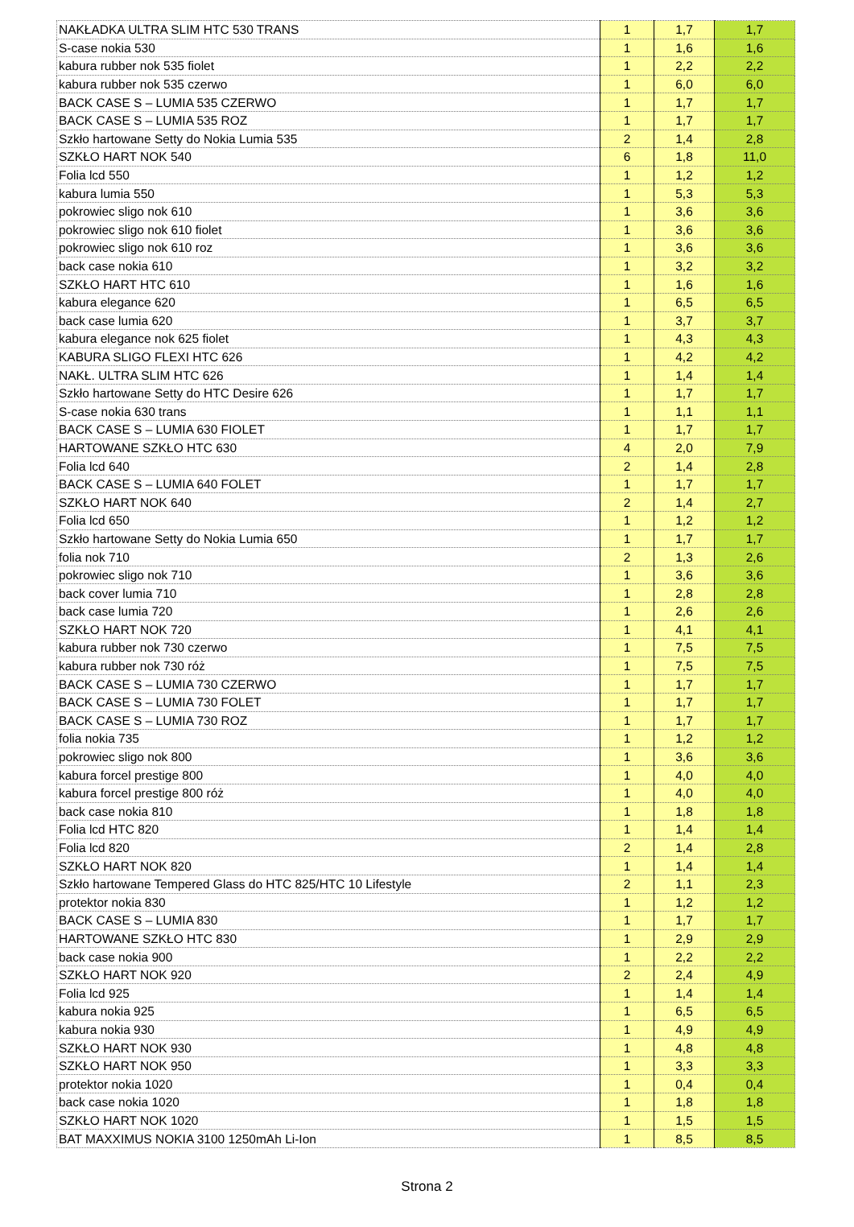| NAKŁADKA ULTRA SLIM HTC 530 TRANS | 1 | 1,7 | 1,7 |
| S-case nokia 530 | 1 | 1,6 | 1,6 |
| kabura rubber nok 535 fiolet | 1 | 2,2 | 2,2 |
| kabura rubber nok 535 czerwo | 1 | 6,0 | 6,0 |
| BACK CASE S – LUMIA 535 CZERWO | 1 | 1,7 | 1,7 |
| BACK CASE S – LUMIA 535 ROZ | 1 | 1,7 | 1,7 |
| Szkło hartowane Setty do Nokia Lumia 535 | 2 | 1,4 | 2,8 |
| SZKŁO HART NOK 540 | 6 | 1,8 | 11,0 |
| Folia lcd 550 | 1 | 1,2 | 1,2 |
| kabura lumia 550 | 1 | 5,3 | 5,3 |
| pokrowiec sligo nok 610 | 1 | 3,6 | 3,6 |
| pokrowiec sligo nok 610 fiolet | 1 | 3,6 | 3,6 |
| pokrowiec sligo nok 610 roz | 1 | 3,6 | 3,6 |
| back case nokia 610 | 1 | 3,2 | 3,2 |
| SZKŁO HART HTC 610 | 1 | 1,6 | 1,6 |
| kabura elegance 620 | 1 | 6,5 | 6,5 |
| back case lumia 620 | 1 | 3,7 | 3,7 |
| kabura elegance nok 625 fiolet | 1 | 4,3 | 4,3 |
| KABURA SLIGO FLEXI HTC 626 | 1 | 4,2 | 4,2 |
| NAKŁ. ULTRA SLIM HTC 626 | 1 | 1,4 | 1,4 |
| Szkło hartowane Setty do HTC Desire 626 | 1 | 1,7 | 1,7 |
| S-case nokia 630 trans | 1 | 1,1 | 1,1 |
| BACK CASE S – LUMIA 630 FIOLET | 1 | 1,7 | 1,7 |
| HARTOWANE SZKŁO HTC 630 | 4 | 2,0 | 7,9 |
| Folia lcd 640 | 2 | 1,4 | 2,8 |
| BACK CASE S – LUMIA 640 FOLET | 1 | 1,7 | 1,7 |
| SZKŁO HART NOK 640 | 2 | 1,4 | 2,7 |
| Folia lcd 650 | 1 | 1,2 | 1,2 |
| Szkło hartowane Setty do Nokia Lumia 650 | 1 | 1,7 | 1,7 |
| folia nok 710 | 2 | 1,3 | 2,6 |
| pokrowiec sligo nok 710 | 1 | 3,6 | 3,6 |
| back cover lumia 710 | 1 | 2,8 | 2,8 |
| back case lumia 720 | 1 | 2,6 | 2,6 |
| SZKŁO HART NOK 720 | 1 | 4,1 | 4,1 |
| kabura rubber nok 730 czerwo | 1 | 7,5 | 7,5 |
| kabura rubber nok 730 róż | 1 | 7,5 | 7,5 |
| BACK CASE S – LUMIA 730 CZERWO | 1 | 1,7 | 1,7 |
| BACK CASE S – LUMIA 730 FOLET | 1 | 1,7 | 1,7 |
| BACK CASE S – LUMIA 730 ROZ | 1 | 1,7 | 1,7 |
| folia nokia 735 | 1 | 1,2 | 1,2 |
| pokrowiec sligo nok 800 | 1 | 3,6 | 3,6 |
| kabura forcel prestige 800 | 1 | 4,0 | 4,0 |
| kabura forcel prestige 800 róż | 1 | 4,0 | 4,0 |
| back case nokia 810 | 1 | 1,8 | 1,8 |
| Folia lcd HTC 820 | 1 | 1,4 | 1,4 |
| Folia lcd 820 | 2 | 1,4 | 2,8 |
| SZKŁO HART NOK 820 | 1 | 1,4 | 1,4 |
| Szkło hartowane Tempered Glass do HTC 825/HTC 10 Lifestyle | 2 | 1,1 | 2,3 |
| protektor nokia 830 | 1 | 1,2 | 1,2 |
| BACK CASE S – LUMIA 830 | 1 | 1,7 | 1,7 |
| HARTOWANE SZKŁO HTC 830 | 1 | 2,9 | 2,9 |
| back case nokia 900 | 1 | 2,2 | 2,2 |
| SZKŁO HART NOK 920 | 2 | 2,4 | 4,9 |
| Folia lcd 925 | 1 | 1,4 | 1,4 |
| kabura nokia 925 | 1 | 6,5 | 6,5 |
| kabura nokia 930 | 1 | 4,9 | 4,9 |
| SZKŁO HART NOK 930 | 1 | 4,8 | 4,8 |
| SZKŁO HART NOK 950 | 1 | 3,3 | 3,3 |
| protektor nokia 1020 | 1 | 0,4 | 0,4 |
| back case nokia 1020 | 1 | 1,8 | 1,8 |
| SZKŁO HART NOK 1020 | 1 | 1,5 | 1,5 |
| BAT MAXXIMUS NOKIA 3100 1250mAh Li-Ion | 1 | 8,5 | 8,5 |
Strona 2